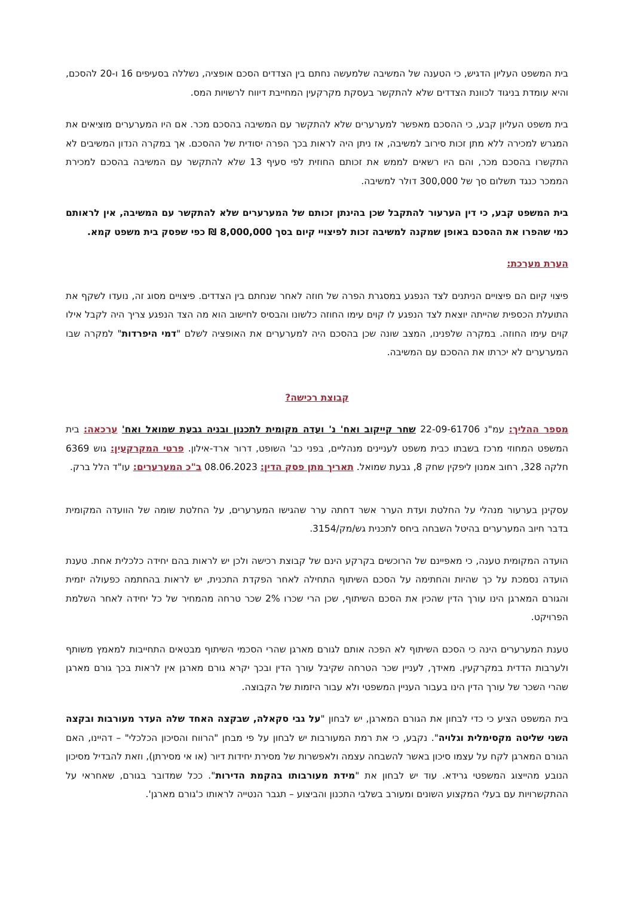בית המשפט העליון הדגיש, כי הטענה של המשיבה שלמעשה נחתם בין הצדדים הסכם אופציה, נשללה בסעיפים 16 ו-20 להסכם, והיא עומדת בניגוד לכוונת הצדדים שלא להתקשר בעסקת מקרקעין המחייבת דיווח לרשויות המס.
בית משפט העליון קבע, כי ההסכם מאפשר למערערים שלא להתקשר עם המשיבה בהסכם מכר. אם היו המערערים מוציאים את המגרש למכירה ללא מתן זכות סירוב למשיבה, אז ניתן היה לראות בכך הפרה יסודית של ההסכם. אך במקרה הנדון המשיבים לא התקשרו בהסכם מכר, והם היו רשאים לממש את זכותם החוזית לפי סעיף 13 שלא להתקשר עם המשיבה בהסכם למכירת הממכר כנגד תשלום סך של 300,000 דולר למשיבה.
בית המשפט קבע, כי דין הערעור להתקבל שכן בהינתן זכותם של המערערים שלא להתקשר עם המשיבה, אין לראותם כמי שהפרו את ההסכם באופן שמקנה למשיבה זכות לפיצויי קיום בסך 8,000,000 ₪ כפי שפסק בית משפט קמא.
הערת מערכת:
פיצוי קיום הם פיצויים הניתנים לצד הנפגע במסגרת הפרה של חוזה לאחר שנחתם בין הצדדים. פיצויים מסוג זה, נועדו לשקף את התועלת הכספית שהייתה יוצאת לצד הנפגע לו קוים עימו החוזה כלשונו והבסיס לחישוב הוא מה הצד הנפגע צריך היה לקבל אילו קוים עימו החוזה. במקרה שלפנינו, המצב שונה שכן בהסכם היה למערערים את האופציה לשלם "דמי היפרדות" למקרה שבו המערערים לא יכרתו את ההסכם עם המשיבה.
קבוצת רכישה?
מספר ההליך: עמ"נ 22-09-61706 שחר קייקוב ואח' נ' ועדה מקומית לתכנון ובניה גבעת שמואל ואח' ערכאה: בית המשפט המחוזי מרכז בשבתו כבית משפט לעניינים מנהליים, בפני כב' השופט, דרור ארד-אילון. פרטי המקרקעין: גוש 6369 חלקה 328, רחוב אמנון ליפקין שחק 8, גבעת שמואל. תאריך מתן פסק הדין: 08.06.2023 ב"כ המערערים: עו"ד הלל ברק.
עסקינן בערעור מנהלי על החלטת ועדת הערר אשר דחתה ערר שהגישו המערערים, על החלטת שומה של הוועדה המקומית בדבר חיוב המערערים בהיטל השבחה ביחס לתכנית גש/מק/3154.
הועדה המקומית טענה, כי מאפיינם של הרוכשים בקרקע הינם של קבוצת רכישה ולכן יש לראות בהם יחידה כלכלית אחת. טענת הועדה נסמכת על כך שהיות והחתימה על הסכם השיתוף התחילה לאחר הפקדת התכנית, יש לראות בהחתמה כפעולה יזמית והגורם המארגן הינו עורך הדין שהכין את הסכם השיתוף, שכן הרי שכרו 2% שכר טרחה מהמחיר של כל יחידה לאחר השלמת הפרויקט.
טענת המערערים הינה כי הסכם השיתוף לא הפכה אותם לגורם מארגן שהרי הסכמי השיתוף מבטאים התחייבות למאמץ משותף ולערבות הדדית במקרקעין. מאידך, לעניין שכר הטרחה שקיבל עורך הדין ובכך יקרא גורם מארגן אין לראות בכך גורם מארגן שהרי השכר של עורך הדין הינו בעבור העניין המשפטי ולא עבור היזמות של הקבוצה.
בית המשפט הציע כי כדי לבחון את הגורם המארגן, יש לבחון "על גבי סקאלה, שבקצה האחד שלה העדר מעורבות ובקצה השני שליטה מקסימלית וגלויה". נקבע, כי את רמת המעורבות יש לבחון על פי מבחן "הרווח והסיכון הכלכלי" – דהיינו, האם הגורם המארגן לקח על עצמו סיכון באשר להשבחה עצמה ולאפשרות של מסירת יחידות דיור (או אי מסירתן), וזאת להבדיל מסיכון הנובע מהייצוג המשפטי גרידא. עוד יש לבחון את "מידת מעורבותו בהקמת הדירות". ככל שמדובר בגורם, שאחראי על ההתקשרויות עם בעלי המקצוע השונים ומעורב בשלבי התכנון והביצוע – תגבר הנטייה לראותו כ'גורם מארגן'.